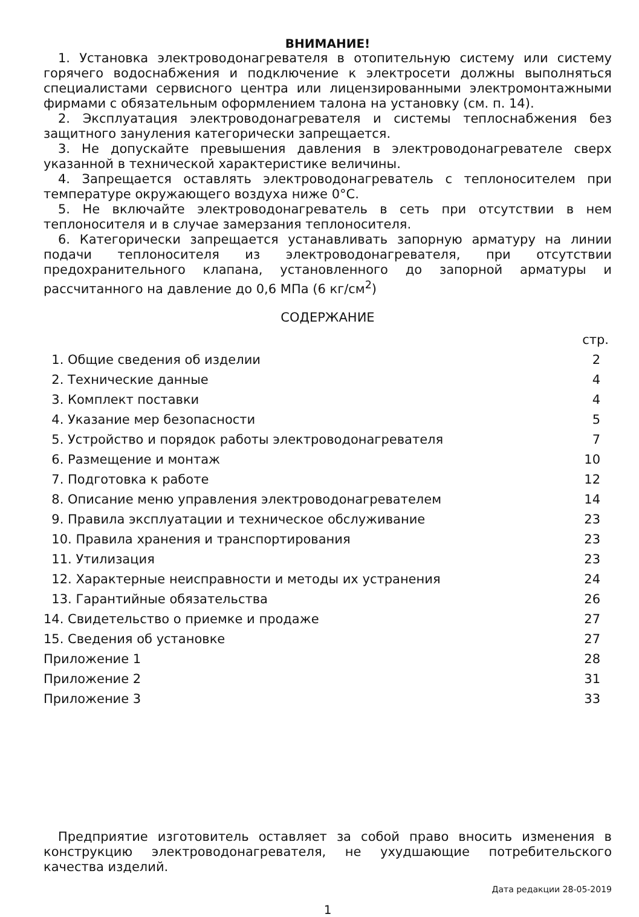ВНИМАНИЕ!
1. Установка электроводонагревателя в отопительную систему или систему горячего водоснабжения и подключение к электросети должны выполняться специалистами сервисного центра или лицензированными электромонтажными фирмами с обязательным оформлением талона на установку (см. п. 14).
2. Эксплуатация электроводонагревателя и системы теплоснабжения без защитного зануления категорически запрещается.
3. Не допускайте превышения давления в электроводонагревателе сверх указанной в технической характеристике величины.
4. Запрещается оставлять электроводонагреватель с теплоносителем при температуре окружающего воздуха ниже 0°С.
5. Не включайте электроводонагреватель в сеть при отсутствии в нем теплоносителя и в случае замерзания теплоносителя.
6. Категорически запрещается устанавливать запорную арматуру на линии подачи теплоносителя из электроводонагревателя, при отсутствии предохранительного клапана, установленного до запорной арматуры и рассчитанного на давление до 0,6 МПа (6 кг/см<sup>2</sup>)
СОДЕРЖАНИЕ
| | стр. |
| 1. Общие сведения об изделии | 2 |
| 2. Технические данные | 4 |
| 3. Комплект поставки | 4 |
| 4. Указание мер безопасности | 5 |
| 5. Устройство и порядок работы электроводонагревателя | 7 |
| 6. Размещение и монтаж | 10 |
| 7. Подготовка к работе | 12 |
| 8. Описание меню управления электроводонагревателем | 14 |
| 9. Правила эксплуатации и техническое обслуживание | 23 |
| 10. Правила хранения и транспортирования | 23 |
| 11. Утилизация | 23 |
| 12. Характерные неисправности и методы их устранения | 24 |
| 13. Гарантийные обязательства | 26 |
| 14. Свидетельство о приемке и продаже | 27 |
| 15. Сведения об установке | 27 |
| Приложение 1 | 28 |
| Приложение 2 | 31 |
| Приложение 3 | 33 |
Предприятие изготовитель оставляет за собой право вносить изменения в конструкцию электроводонагревателя, не ухудшающие потребительского качества изделий.
Дата редакции 28-05-2019
1